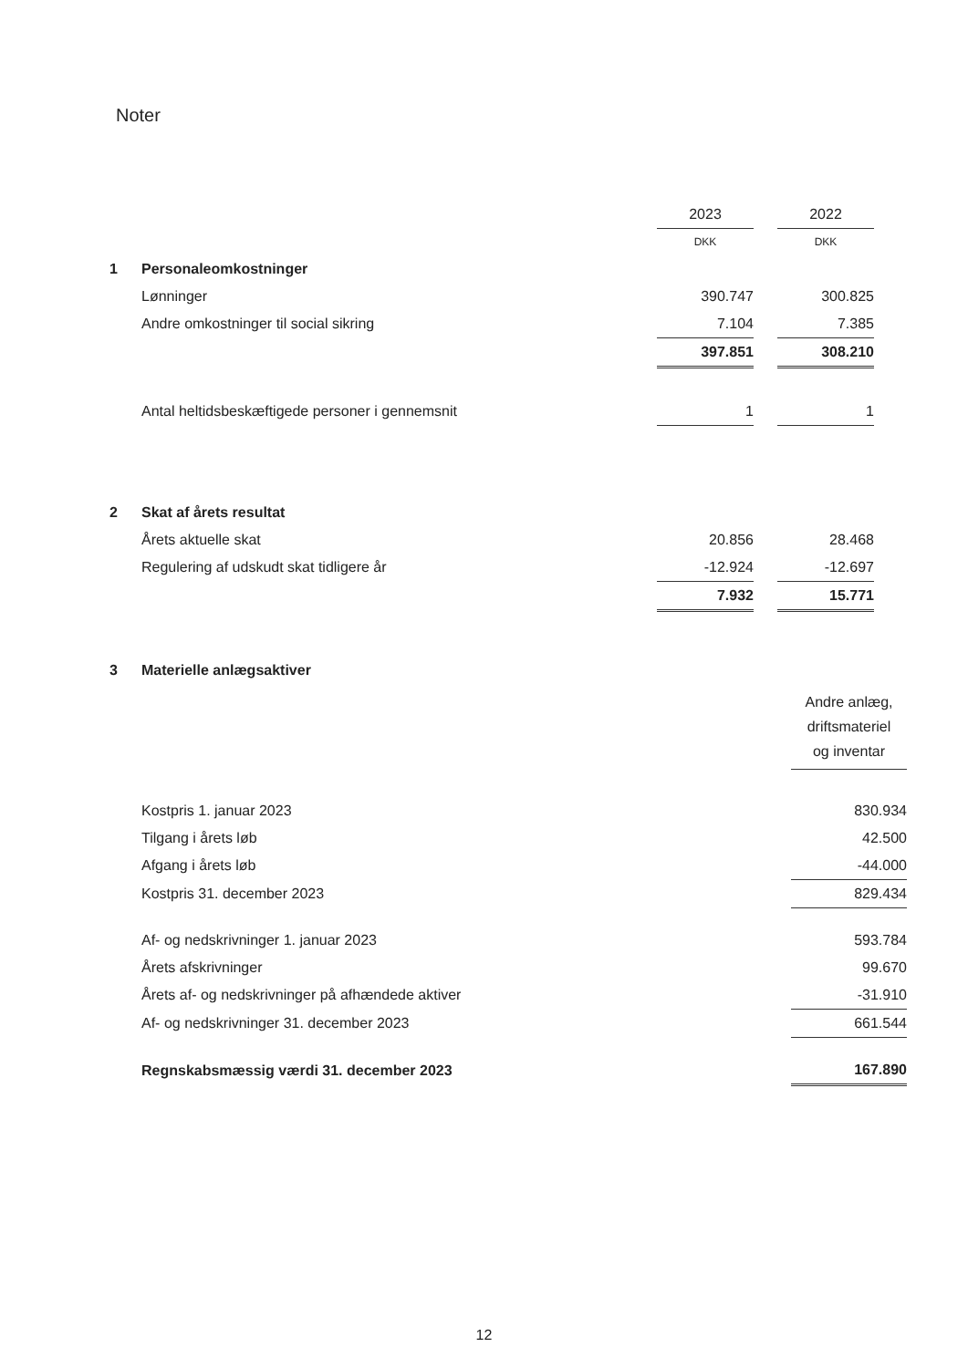Noter
| | | 2023 | | 2022 |
| | | DKK | | DKK |
| 1 | Personaleomkostninger | | | |
| | Lønninger | 390.747 | | 300.825 |
| | Andre omkostninger til social sikring | 7.104 | | 7.385 |
| | | 397.851 | | 308.210 |
| | Antal heltidsbeskæftigede personer i gennemsnit | 1 | | 1 |
| 2 | Skat af årets resultat | | | |
| | Årets aktuelle skat | 20.856 | | 28.468 |
| | Regulering af udskudt skat tidligere år | -12.924 | | -12.697 |
| | | 7.932 | | 15.771 |
| 3 | Materielle anlægsaktiver | |
| | | Andre anlæg, driftsmateriel og inventar |
| | Kostpris 1. januar 2023 | 830.934 |
| | Tilgang i årets løb | 42.500 |
| | Afgang i årets løb | -44.000 |
| | Kostpris 31. december 2023 | 829.434 |
| | Af- og nedskrivninger 1. januar 2023 | 593.784 |
| | Årets afskrivninger | 99.670 |
| | Årets af- og nedskrivninger på afhændede aktiver | -31.910 |
| | Af- og nedskrivninger 31. december 2023 | 661.544 |
| | Regnskabsmæssig værdi 31. december 2023 | 167.890 |
12